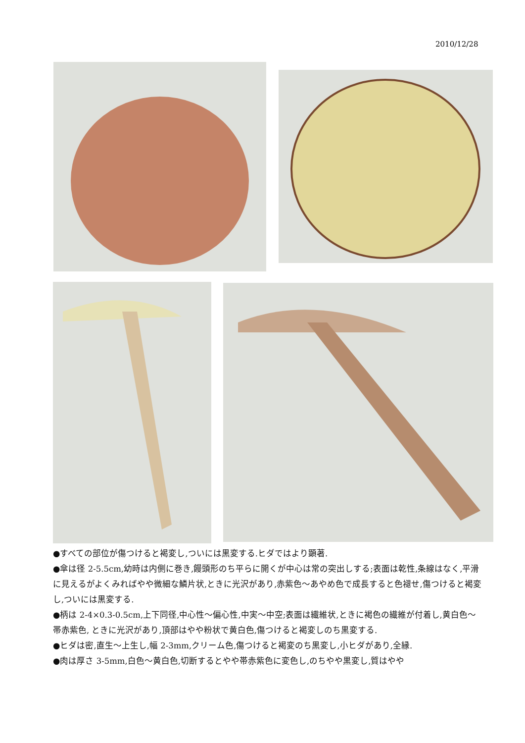2010/12/28
●すべての部位が傷つけると褐変し,ついには黒変する.ヒダではより顕著.
●傘は径 2-5.5cm,幼時は内側に巻き,饅頭形のち平らに開くが中心は常の突出しする;表面は乾性,条線はなく,平滑に見えるがよくみればやや微細な鱗片状,ときに光沢があり,赤紫色～あやめ色で成長すると色褪せ,傷つけると褐変し,ついには黒変する.
●柄は 2-4×0.3-0.5cm,上下同径,中心性～偏心性,中実～中空;表面は繊維状,ときに褐色の繊維が付着し,黄白色～帯赤紫色, ときに光沢があり,頂部はやや粉状で黄白色,傷つけると褐変しのち黒変する.
●ヒダは密,直生～上生し,幅 2-3mm,クリーム色,傷つけると褐変のち黒変し,小ヒダがあり,全縁.
●肉は厚さ 3-5mm,白色～黄白色,切断するとやや帯赤紫色に変色し,のちやや黒変し,質はやや